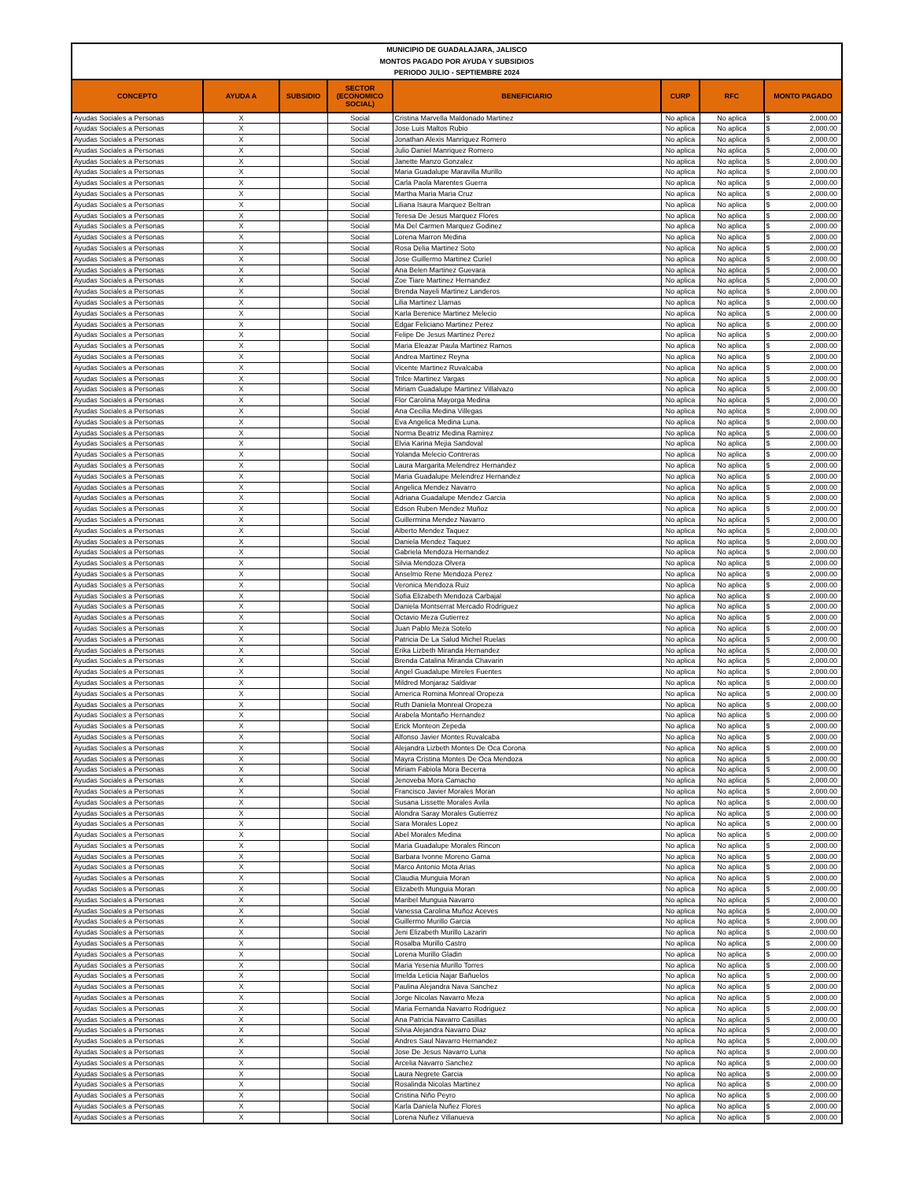| MUNICIPIO DE GUADALAJARA, JALISCO MONTOS PAGADO POR AYUDA Y SUBSIDIOS PERIODO JULIO - SEPTIEMBRE 2024 | | | | | | | |
| --- | --- | --- | --- | --- | --- | --- | --- |
| CONCEPTO | AYUDA A | SUBSIDIO | SECTOR (ECONOMICO SOCIAL) | BENEFICIARIO | CURP | RFC | MONTO PAGADO |
| Ayudas Sociales a Personas | X | | Social | Cristina Marvella Maldonado Martinez | No aplica | No aplica | $ 2,000.00 |
| Ayudas Sociales a Personas | X | | Social | Jose Luis Maltos Rubio | No aplica | No aplica | $ 2,000.00 |
| Ayudas Sociales a Personas | X | | Social | Jonathan Alexis Manriquez Romero | No aplica | No aplica | $ 2,000.00 |
| Ayudas Sociales a Personas | X | | Social | Julio Daniel Manriquez Romero | No aplica | No aplica | $ 2,000.00 |
| Ayudas Sociales a Personas | X | | Social | Janette Manzo Gonzalez | No aplica | No aplica | $ 2,000.00 |
| Ayudas Sociales a Personas | X | | Social | Maria Guadalupe Maravilla Murillo | No aplica | No aplica | $ 2,000.00 |
| Ayudas Sociales a Personas | X | | Social | Carla Paola Marentes Guerra | No aplica | No aplica | $ 2,000.00 |
| Ayudas Sociales a Personas | X | | Social | Martha Maria Maria Cruz | No aplica | No aplica | $ 2,000.00 |
| Ayudas Sociales a Personas | X | | Social | Liliana Isaura Marquez Beltran | No aplica | No aplica | $ 2,000.00 |
| Ayudas Sociales a Personas | X | | Social | Teresa De Jesus Marquez Flores | No aplica | No aplica | $ 2,000.00 |
| Ayudas Sociales a Personas | X | | Social | Ma Del Carmen Marquez Godinez | No aplica | No aplica | $ 2,000.00 |
| Ayudas Sociales a Personas | X | | Social | Lorena Marron Medina | No aplica | No aplica | $ 2,000.00 |
| Ayudas Sociales a Personas | X | | Social | Rosa Delia Martinez Soto | No aplica | No aplica | $ 2,000.00 |
| Ayudas Sociales a Personas | X | | Social | Jose Guillermo Martinez Curiel | No aplica | No aplica | $ 2,000.00 |
| Ayudas Sociales a Personas | X | | Social | Ana Belen Martinez Guevara | No aplica | No aplica | $ 2,000.00 |
| Ayudas Sociales a Personas | X | | Social | Zoe Tiare Martinez Hernandez | No aplica | No aplica | $ 2,000.00 |
| Ayudas Sociales a Personas | X | | Social | Brenda Nayeli Martinez Landeros | No aplica | No aplica | $ 2,000.00 |
| Ayudas Sociales a Personas | X | | Social | Lilia Martinez Llamas | No aplica | No aplica | $ 2,000.00 |
| Ayudas Sociales a Personas | X | | Social | Karla Berenice Martinez Melecio | No aplica | No aplica | $ 2,000.00 |
| Ayudas Sociales a Personas | X | | Social | Edgar Feliciano Martinez Perez | No aplica | No aplica | $ 2,000.00 |
| Ayudas Sociales a Personas | X | | Social | Felipe De Jesus Martinez Perez | No aplica | No aplica | $ 2,000.00 |
| Ayudas Sociales a Personas | X | | Social | Maria Eleazar Paula Martinez Ramos | No aplica | No aplica | $ 2,000.00 |
| Ayudas Sociales a Personas | X | | Social | Andrea Martinez Reyna | No aplica | No aplica | $ 2,000.00 |
| Ayudas Sociales a Personas | X | | Social | Vicente Martinez Ruvalcaba | No aplica | No aplica | $ 2,000.00 |
| Ayudas Sociales a Personas | X | | Social | Trilce Martinez Vargas | No aplica | No aplica | $ 2,000.00 |
| Ayudas Sociales a Personas | X | | Social | Miriam Guadalupe Martinez Villalvazo | No aplica | No aplica | $ 2,000.00 |
| Ayudas Sociales a Personas | X | | Social | Flor Carolina Mayorga Medina | No aplica | No aplica | $ 2,000.00 |
| Ayudas Sociales a Personas | X | | Social | Ana Cecilia Medina Villegas | No aplica | No aplica | $ 2,000.00 |
| Ayudas Sociales a Personas | X | | Social | Eva Angelica Medina Luna. | No aplica | No aplica | $ 2,000.00 |
| Ayudas Sociales a Personas | X | | Social | Norma Beatriz Medina Ramirez | No aplica | No aplica | $ 2,000.00 |
| Ayudas Sociales a Personas | X | | Social | Elvia Karina Mejia Sandoval | No aplica | No aplica | $ 2,000.00 |
| Ayudas Sociales a Personas | X | | Social | Yolanda Melecio Contreras | No aplica | No aplica | $ 2,000.00 |
| Ayudas Sociales a Personas | X | | Social | Laura Margarita Melendrez Hernandez | No aplica | No aplica | $ 2,000.00 |
| Ayudas Sociales a Personas | X | | Social | Maria Guadalupe Melendrez Hernandez | No aplica | No aplica | $ 2,000.00 |
| Ayudas Sociales a Personas | X | | Social | Angelica Mendez Navarro | No aplica | No aplica | $ 2,000.00 |
| Ayudas Sociales a Personas | X | | Social | Adriana Guadalupe Mendez Garcia | No aplica | No aplica | $ 2,000.00 |
| Ayudas Sociales a Personas | X | | Social | Edson Ruben Mendez Muñoz | No aplica | No aplica | $ 2,000.00 |
| Ayudas Sociales a Personas | X | | Social | Guillermina Mendez Navarro | No aplica | No aplica | $ 2,000.00 |
| Ayudas Sociales a Personas | X | | Social | Alberto Mendez Taquez | No aplica | No aplica | $ 2,000.00 |
| Ayudas Sociales a Personas | X | | Social | Daniela Mendez Taquez | No aplica | No aplica | $ 2,000.00 |
| Ayudas Sociales a Personas | X | | Social | Gabriela Mendoza Hernandez | No aplica | No aplica | $ 2,000.00 |
| Ayudas Sociales a Personas | X | | Social | Silvia Mendoza Olvera | No aplica | No aplica | $ 2,000.00 |
| Ayudas Sociales a Personas | X | | Social | Anselmo Rene Mendoza Perez | No aplica | No aplica | $ 2,000.00 |
| Ayudas Sociales a Personas | X | | Social | Veronica Mendoza Ruiz | No aplica | No aplica | $ 2,000.00 |
| Ayudas Sociales a Personas | X | | Social | Sofia Elizabeth Mendoza Carbajal | No aplica | No aplica | $ 2,000.00 |
| Ayudas Sociales a Personas | X | | Social | Daniela Montserrat Mercado Rodriguez | No aplica | No aplica | $ 2,000.00 |
| Ayudas Sociales a Personas | X | | Social | Octavio Meza Gutierrez | No aplica | No aplica | $ 2,000.00 |
| Ayudas Sociales a Personas | X | | Social | Juan Pablo Meza Sotelo | No aplica | No aplica | $ 2,000.00 |
| Ayudas Sociales a Personas | X | | Social | Patricia De La Salud Michel Ruelas | No aplica | No aplica | $ 2,000.00 |
| Ayudas Sociales a Personas | X | | Social | Erika Lizbeth Miranda Hernandez | No aplica | No aplica | $ 2,000.00 |
| Ayudas Sociales a Personas | X | | Social | Brenda Catalina Miranda Chavarin | No aplica | No aplica | $ 2,000.00 |
| Ayudas Sociales a Personas | X | | Social | Angel Guadalupe Mireles Fuentes | No aplica | No aplica | $ 2,000.00 |
| Ayudas Sociales a Personas | X | | Social | Mildred Monjaraz Saldivar | No aplica | No aplica | $ 2,000.00 |
| Ayudas Sociales a Personas | X | | Social | America Romina Monreal Oropeza | No aplica | No aplica | $ 2,000.00 |
| Ayudas Sociales a Personas | X | | Social | Ruth Daniela Monreal Oropeza | No aplica | No aplica | $ 2,000.00 |
| Ayudas Sociales a Personas | X | | Social | Arabela Montaño Hernandez | No aplica | No aplica | $ 2,000.00 |
| Ayudas Sociales a Personas | X | | Social | Erick Monteon Zepeda | No aplica | No aplica | $ 2,000.00 |
| Ayudas Sociales a Personas | X | | Social | Alfonso Javier Montes Ruvalcaba | No aplica | No aplica | $ 2,000.00 |
| Ayudas Sociales a Personas | X | | Social | Alejandra Lizbeth Montes De Oca Corona | No aplica | No aplica | $ 2,000.00 |
| Ayudas Sociales a Personas | X | | Social | Mayra Cristina Montes De Oca Mendoza | No aplica | No aplica | $ 2,000.00 |
| Ayudas Sociales a Personas | X | | Social | Miriam Fabiola Mora Becerra | No aplica | No aplica | $ 2,000.00 |
| Ayudas Sociales a Personas | X | | Social | Jenoveba Mora Camacho | No aplica | No aplica | $ 2,000.00 |
| Ayudas Sociales a Personas | X | | Social | Francisco Javier Morales Moran | No aplica | No aplica | $ 2,000.00 |
| Ayudas Sociales a Personas | X | | Social | Susana Lissette Morales Avila | No aplica | No aplica | $ 2,000.00 |
| Ayudas Sociales a Personas | X | | Social | Alondra Saray Morales Gutierrez | No aplica | No aplica | $ 2,000.00 |
| Ayudas Sociales a Personas | X | | Social | Sara Morales Lopez | No aplica | No aplica | $ 2,000.00 |
| Ayudas Sociales a Personas | X | | Social | Abel Morales Medina | No aplica | No aplica | $ 2,000.00 |
| Ayudas Sociales a Personas | X | | Social | Maria Guadalupe Morales Rincon | No aplica | No aplica | $ 2,000.00 |
| Ayudas Sociales a Personas | X | | Social | Barbara Ivonne Moreno Gama | No aplica | No aplica | $ 2,000.00 |
| Ayudas Sociales a Personas | X | | Social | Marco Antonio Mota Arias | No aplica | No aplica | $ 2,000.00 |
| Ayudas Sociales a Personas | X | | Social | Claudia Munguia Moran | No aplica | No aplica | $ 2,000.00 |
| Ayudas Sociales a Personas | X | | Social | Elizabeth Munguia Moran | No aplica | No aplica | $ 2,000.00 |
| Ayudas Sociales a Personas | X | | Social | Maribel Munguia Navarro | No aplica | No aplica | $ 2,000.00 |
| Ayudas Sociales a Personas | X | | Social | Vanessa Carolina Muñoz Aceves | No aplica | No aplica | $ 2,000.00 |
| Ayudas Sociales a Personas | X | | Social | Guillermo Murillo Garcia | No aplica | No aplica | $ 2,000.00 |
| Ayudas Sociales a Personas | X | | Social | Jeni Elizabeth Murillo Lazarin | No aplica | No aplica | $ 2,000.00 |
| Ayudas Sociales a Personas | X | | Social | Rosalba Murillo Castro | No aplica | No aplica | $ 2,000.00 |
| Ayudas Sociales a Personas | X | | Social | Lorena Murillo Gladin | No aplica | No aplica | $ 2,000.00 |
| Ayudas Sociales a Personas | X | | Social | Maria Yesenia Murillo Torres | No aplica | No aplica | $ 2,000.00 |
| Ayudas Sociales a Personas | X | | Social | Imelda Leticia Najar Bañuelos | No aplica | No aplica | $ 2,000.00 |
| Ayudas Sociales a Personas | X | | Social | Paulina Alejandra Nava Sanchez | No aplica | No aplica | $ 2,000.00 |
| Ayudas Sociales a Personas | X | | Social | Jorge Nicolas Navarro Meza | No aplica | No aplica | $ 2,000.00 |
| Ayudas Sociales a Personas | X | | Social | Maria Fernanda Navarro Rodriguez | No aplica | No aplica | $ 2,000.00 |
| Ayudas Sociales a Personas | X | | Social | Ana Patricia Navarro Casillas | No aplica | No aplica | $ 2,000.00 |
| Ayudas Sociales a Personas | X | | Social | Silvia Alejandra Navarro Diaz | No aplica | No aplica | $ 2,000.00 |
| Ayudas Sociales a Personas | X | | Social | Andres Saul Navarro Hernandez | No aplica | No aplica | $ 2,000.00 |
| Ayudas Sociales a Personas | X | | Social | Jose De Jesus Navarro Luna | No aplica | No aplica | $ 2,000.00 |
| Ayudas Sociales a Personas | X | | Social | Arcelia Navarro Sanchez | No aplica | No aplica | $ 2,000.00 |
| Ayudas Sociales a Personas | X | | Social | Laura Negrete Garcia | No aplica | No aplica | $ 2,000.00 |
| Ayudas Sociales a Personas | X | | Social | Rosalinda Nicolas Martinez | No aplica | No aplica | $ 2,000.00 |
| Ayudas Sociales a Personas | X | | Social | Cristina Niño Peyro | No aplica | No aplica | $ 2,000.00 |
| Ayudas Sociales a Personas | X | | Social | Karla Daniela Nuñez Flores | No aplica | No aplica | $ 2,000.00 |
| Ayudas Sociales a Personas | X | | Social | Lorena Nuñez Villanueva | No aplica | No aplica | $ 2,000.00 |